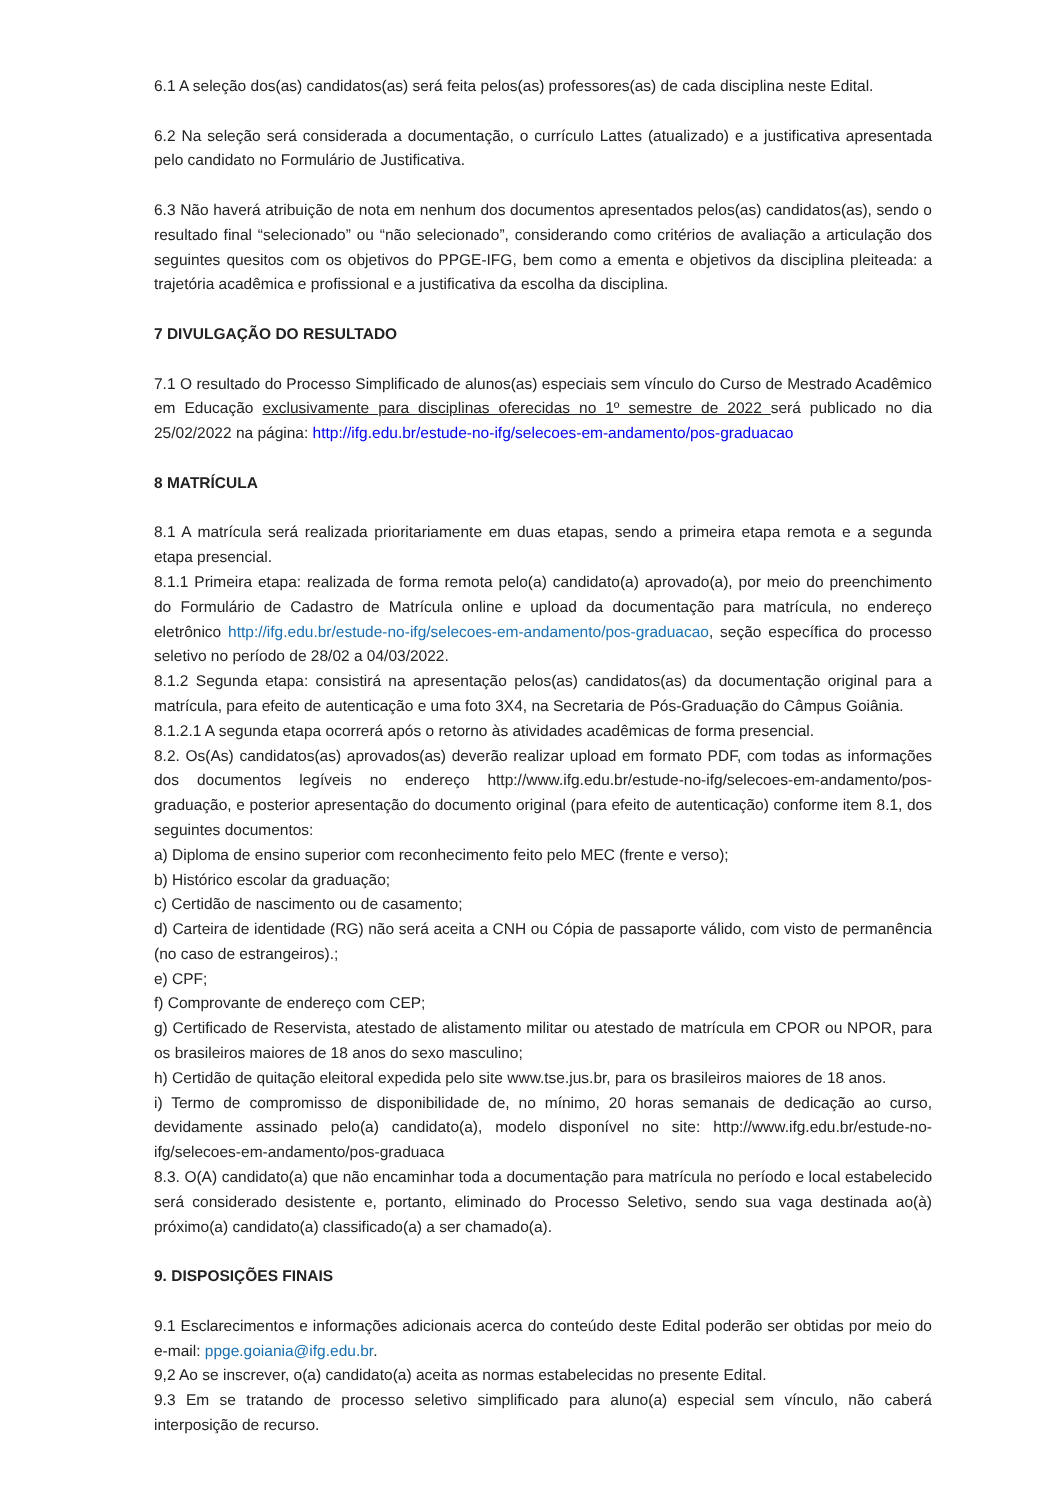6.1 A seleção dos(as) candidatos(as) será feita pelos(as) professores(as) de cada disciplina neste Edital.
6.2 Na seleção será considerada a documentação, o currículo Lattes (atualizado) e a justificativa apresentada pelo candidato no Formulário de Justificativa.
6.3 Não haverá atribuição de nota em nenhum dos documentos apresentados pelos(as) candidatos(as), sendo o resultado final “selecionado” ou “não selecionado”, considerando como critérios de avaliação a articulação dos seguintes quesitos com os objetivos do PPGE-IFG, bem como a ementa e objetivos da disciplina pleiteada: a trajetória acadêmica e profissional e a justificativa da escolha da disciplina.
7 DIVULGAÇÃO DO RESULTADO
7.1 O resultado do Processo Simplificado de alunos(as) especiais sem vínculo do Curso de Mestrado Acadêmico em Educação exclusivamente para disciplinas oferecidas no 1º semestre de 2022 será publicado no dia 25/02/2022 na página: http://ifg.edu.br/estude-no-ifg/selecoes-em-andamento/pos-graduacao
8 MATRÍCULA
8.1 A matrícula será realizada prioritariamente em duas etapas, sendo a primeira etapa remota e a segunda etapa presencial.
8.1.1 Primeira etapa: realizada de forma remota pelo(a) candidato(a) aprovado(a), por meio do preenchimento do Formulário de Cadastro de Matrícula online e upload da documentação para matrícula, no endereço eletrônico http://ifg.edu.br/estude-no-ifg/selecoes-em-andamento/pos-graduacao, seção específica do processo seletivo no período de 28/02 a 04/03/2022.
8.1.2 Segunda etapa: consistirá na apresentação pelos(as) candidatos(as) da documentação original para a matrícula, para efeito de autenticação e uma foto 3X4, na Secretaria de Pós-Graduação do Câmpus Goiânia.
8.1.2.1 A segunda etapa ocorrerá após o retorno às atividades acadêmicas de forma presencial.
8.2. Os(As) candidatos(as) aprovados(as) deverão realizar upload em formato PDF, com todas as informações dos documentos legíveis no endereço http://www.ifg.edu.br/estude-no-ifg/selecoes-em-andamento/pos-graduação, e posterior apresentação do documento original (para efeito de autenticação) conforme item 8.1, dos seguintes documentos:
a) Diploma de ensino superior com reconhecimento feito pelo MEC (frente e verso);
b) Histórico escolar da graduação;
c) Certidão de nascimento ou de casamento;
d) Carteira de identidade (RG) não será aceita a CNH ou Cópia de passaporte válido, com visto de permanência (no caso de estrangeiros).;
e) CPF;
f) Comprovante de endereço com CEP;
g) Certificado de Reservista, atestado de alistamento militar ou atestado de matrícula em CPOR ou NPOR, para os brasileiros maiores de 18 anos do sexo masculino;
h) Certidão de quitação eleitoral expedida pelo site www.tse.jus.br, para os brasileiros maiores de 18 anos.
i) Termo de compromisso de disponibilidade de, no mínimo, 20 horas semanais de dedicação ao curso, devidamente assinado pelo(a) candidato(a), modelo disponível no site: http://www.ifg.edu.br/estude-no-ifg/selecoes-em-andamento/pos-graduaca
8.3. O(A) candidato(a) que não encaminhar toda a documentação para matrícula no período e local estabelecido será considerado desistente e, portanto, eliminado do Processo Seletivo, sendo sua vaga destinada ao(à) próximo(a) candidato(a) classificado(a) a ser chamado(a).
9. DISPOSIÇÕES FINAIS
9.1 Esclarecimentos e informações adicionais acerca do conteúdo deste Edital poderão ser obtidas por meio do e-mail: ppge.goiania@ifg.edu.br.
9,2 Ao se inscrever, o(a) candidato(a) aceita as normas estabelecidas no presente Edital.
9.3 Em se tratando de processo seletivo simplificado para aluno(a) especial sem vínculo, não caberá interposição de recurso.